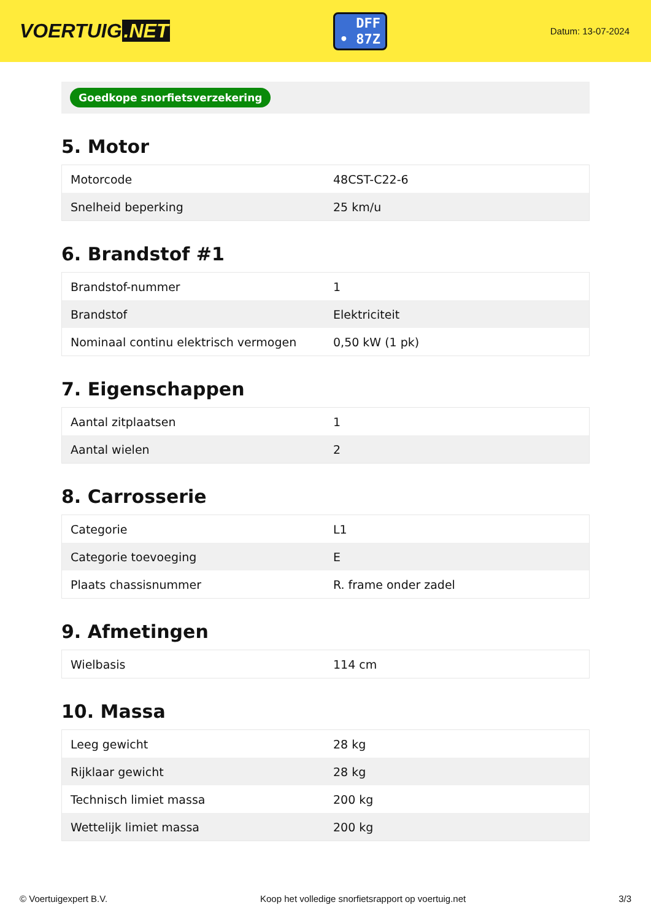VOERTUIG.NET
DFF
• 87Z
Datum: 13-07-2024
Goedkope snorfietsverzekering
5. Motor
| Motorcode | 48CST-C22-6 |
| Snelheid beperking | 25 km/u |
6. Brandstof #1
| Brandstof-nummer | 1 |
| Brandstof | Elektriciteit |
| Nominaal continu elektrisch vermogen | 0,50 kW (1 pk) |
7. Eigenschappen
| Aantal zitplaatsen | 1 |
| Aantal wielen | 2 |
8. Carrosserie
| Categorie | L1 |
| Categorie toevoeging | E |
| Plaats chassisnummer | R. frame onder zadel |
9. Afmetingen
| Wielbasis | 114 cm |
10. Massa
| Leeg gewicht | 28 kg |
| Rijklaar gewicht | 28 kg |
| Technisch limiet massa | 200 kg |
| Wettelijk limiet massa | 200 kg |
© Voertuigexpert B.V. Koop het volledige snorfietsrapport op voertuig.net 3/3